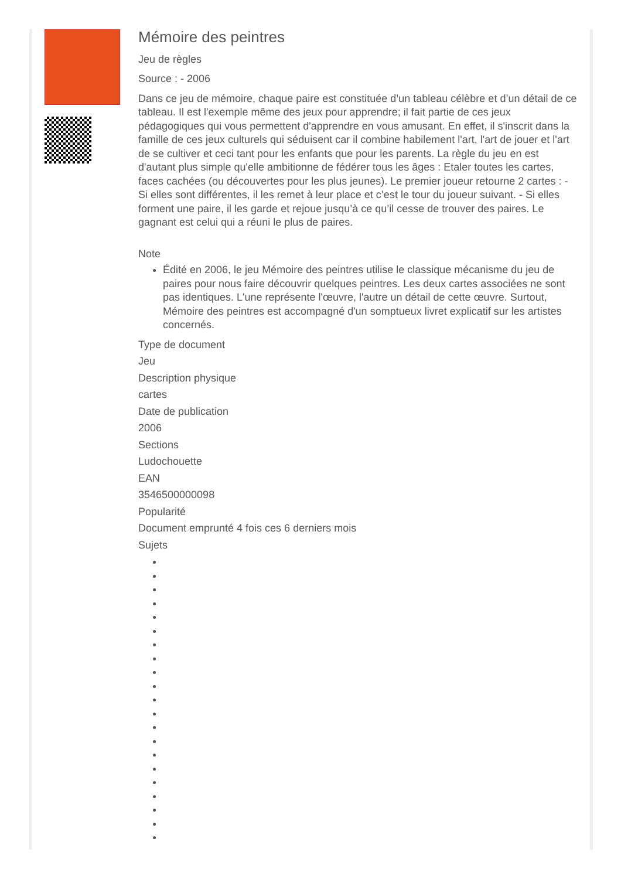Mémoire des peintres
Jeu de règles
Source : - 2006
Dans ce jeu de mémoire, chaque paire est constituée d’un tableau célèbre et d’un détail de ce tableau. Il est l'exemple même des jeux pour apprendre; il fait partie de ces jeux pédagogiques qui vous permettent d'apprendre en vous amusant. En effet, il s'inscrit dans la famille de ces jeux culturels qui séduisent car il combine habilement l'art, l'art de jouer et l'art de se cultiver et ceci tant pour les enfants que pour les parents. La règle du jeu en est d'autant plus simple qu'elle ambitionne de fédérer tous les âges : Etaler toutes les cartes, faces cachées (ou découvertes pour les plus jeunes). Le premier joueur retourne 2 cartes : - Si elles sont différentes, il les remet à leur place et c’est le tour du joueur suivant. - Si elles forment une paire, il les garde et rejoue jusqu’à ce qu’il cesse de trouver des paires. Le gagnant est celui qui a réuni le plus de paires.
Note
Édité en 2006, le jeu Mémoire des peintres utilise le classique mécanisme du jeu de paires pour nous faire découvrir quelques peintres. Les deux cartes associées ne sont pas identiques. L'une représente l'œuvre, l'autre un détail de cette œuvre. Surtout, Mémoire des peintres est accompagné d'un somptueux livret explicatif sur les artistes concernés.
Type de document
Jeu
Description physique
cartes
Date de publication
2006
Sections
Ludochouette
EAN
3546500000098
Popularité
Document emprunté 4 fois ces 6 derniers mois
Sujets